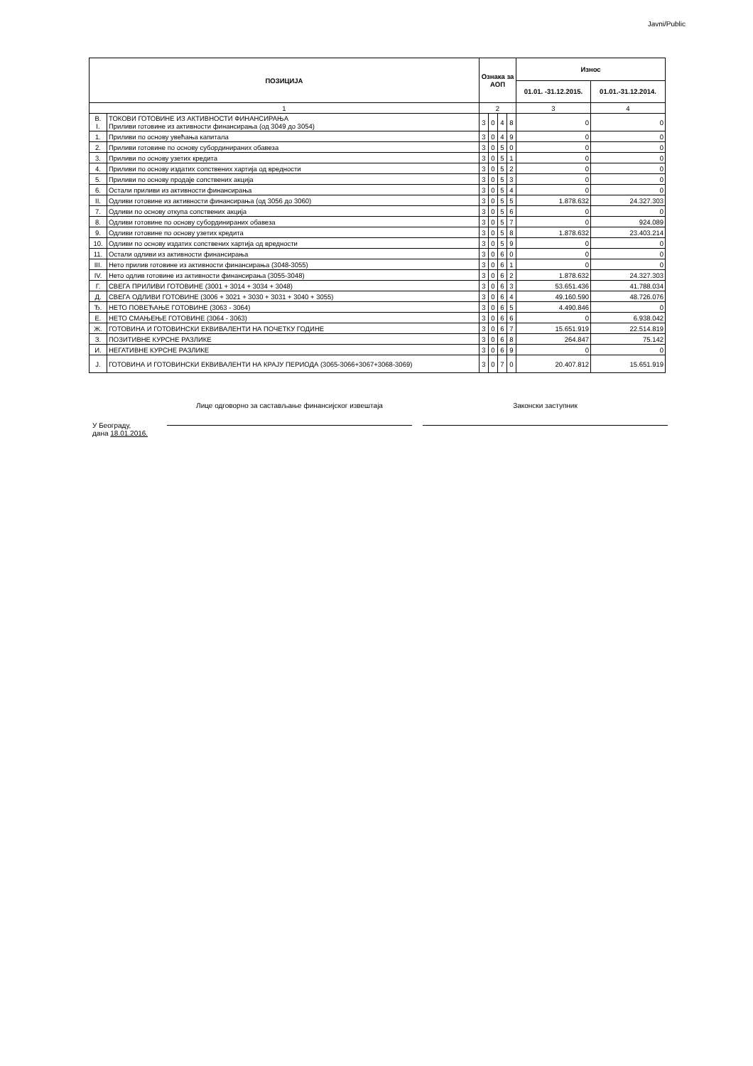Javni/Public
| ПОЗИЦИЈА | | Ознака за АОП | | | | Износ | |
| --- | --- | --- | --- | --- | --- | --- | --- |
| | | | | | | 01.01. -31.12.2015. | 01.01.-31.12.2014. |
| 1 | | 2 | | | | 3 | 4 |
| В. I. | ТОКОВИ ГОТОВИНЕ ИЗ АКТИВНОСТИ ФИНАНСИРАЊА Приливи готовине из активности финансирања (од 3049 до 3054) | 3 | 0 | 4 | 8 | 0 | 0 |
| 1. | Приливи по основу увећања капитала | 3 | 0 | 4 | 9 | 0 | 0 |
| 2. | Приливи готовине по основу субординираних обавеза | 3 | 0 | 5 | 0 | 0 | 0 |
| 3. | Приливи по основу узетих кредита | 3 | 0 | 5 | 1 | 0 | 0 |
| 4. | Приливи по основу издатих сопствених хартија од вредности | 3 | 0 | 5 | 2 | 0 | 0 |
| 5. | Приливи по основу продаје сопствених акција | 3 | 0 | 5 | 3 | 0 | 0 |
| 6. | Остали приливи из активности финансирања | 3 | 0 | 5 | 4 | 0 | 0 |
| II. | Одливи готовине из активности финансирања (од 3056 до 3060) | 3 | 0 | 5 | 5 | 1.878.632 | 24.327.303 |
| 7. | Одливи по основу откупа сопствених акција | 3 | 0 | 5 | 6 | 0 | 0 |
| 8. | Одливи готовине по основу субординираних обавеза | 3 | 0 | 5 | 7 | 0 | 924.089 |
| 9. | Одливи готовине по основу узетих кредита | 3 | 0 | 5 | 8 | 1.878.632 | 23.403.214 |
| 10. | Одливи по основу издатих сопствених хартија од вредности | 3 | 0 | 5 | 9 | 0 | 0 |
| 11. | Остали одливи из активности финансирања | 3 | 0 | 6 | 0 | 0 | 0 |
| III. | Нето прилив готовине из активности финансирања (3048-3055) | 3 | 0 | 6 | 1 | 0 | 0 |
| IV. | Нето одлив готовине из активности финансирања (3055-3048) | 3 | 0 | 6 | 2 | 1.878.632 | 24.327.303 |
| Г. | СВЕГА ПРИЛИВИ ГОТОВИНЕ (3001 + 3014 + 3034 + 3048) | 3 | 0 | 6 | 3 | 53.651.436 | 41.788.034 |
| Д. | СВЕГА ОДЛИВИ ГОТОВИНЕ (3006 + 3021 + 3030 + 3031 + 3040 + 3055) | 3 | 0 | 6 | 4 | 49.160.590 | 48.726.076 |
| Ђ. | НЕТО ПОВЕЋАЊЕ ГОТОВИНЕ (3063 - 3064) | 3 | 0 | 6 | 5 | 4.490.846 | 0 |
| Е. | НЕТО СМАЊЕЊЕ ГОТОВИНЕ (3064 - 3063) | 3 | 0 | 6 | 6 | 0 | 6.938.042 |
| Ж. | ГОТОВИНА И ГОТОВИНСКИ ЕКВИВАЛЕНТИ НА ПОЧЕТКУ ГОДИНЕ | 3 | 0 | 6 | 7 | 15.651.919 | 22.514.819 |
| З. | ПОЗИТИВНЕ КУРСНЕ РАЗЛИКЕ | 3 | 0 | 6 | 8 | 264.847 | 75.142 |
| И. | НЕГАТИВНЕ КУРСНЕ РАЗЛИКЕ | 3 | 0 | 6 | 9 | 0 | 0 |
| Ј. | ГОТОВИНА И ГОТОВИНСКИ ЕКВИВАЛЕНТИ НА КРАЈУ ПЕРИОДА (3065-3066+3067+3068-3069) | 3 | 0 | 7 | 0 | 20.407.812 | 15.651.919 |
У Београду,
дана 18.01.2016.
Лице одговорно за састављање финансијског извештаја
Законски заступник